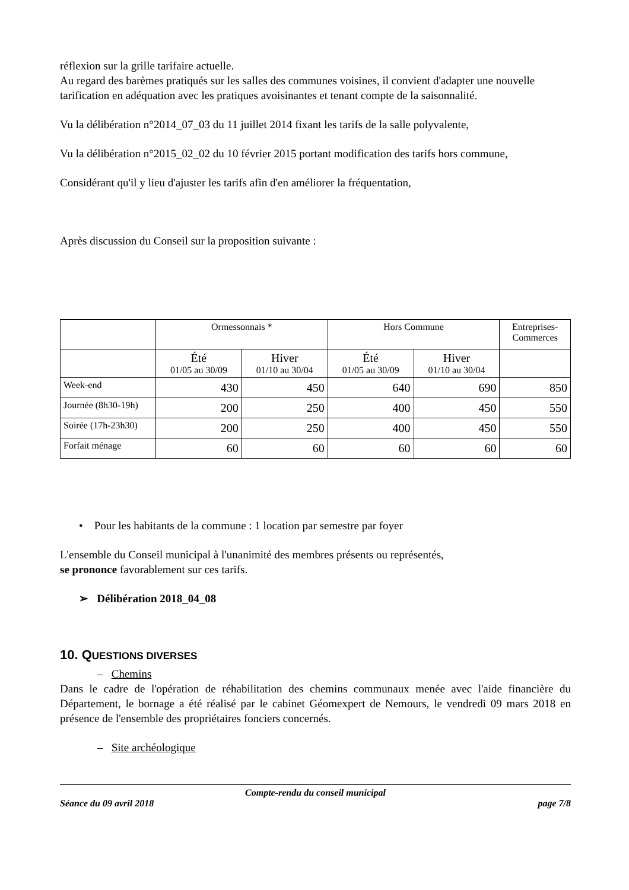réflexion sur la grille tarifaire actuelle.
Au regard des barèmes pratiqués sur les salles des communes voisines, il convient d'adapter une nouvelle tarification en adéquation avec les pratiques avoisinantes et tenant compte de la saisonnalité.
Vu la délibération n°2014_07_03 du 11 juillet 2014 fixant les tarifs de la salle polyvalente,
Vu la délibération n°2015_02_02 du 10 février 2015 portant modification des tarifs hors commune,
Considérant qu'il y lieu d'ajuster les tarifs afin d'en améliorer la fréquentation,
Après discussion du Conseil sur la proposition suivante :
| | Ormessonnais * | | Hors Commune | | Entreprises- Commerces |
| --- | --- | --- | --- | --- | --- |
| | Été 01/05 au 30/09 | Hiver 01/10 au 30/04 | Été 01/05 au 30/09 | Hiver 01/10 au 30/04 | |
| Week-end | 430 | 450 | 640 | 690 | 850 |
| Journée (8h30-19h) | 200 | 250 | 400 | 450 | 550 |
| Soirée (17h-23h30) | 200 | 250 | 400 | 450 | 550 |
| Forfait ménage | 60 | 60 | 60 | 60 | 60 |
• Pour les habitants de la commune : 1 location par semestre par foyer
L'ensemble du Conseil municipal à l'unanimité des membres présents ou représentés,
se prononce favorablement sur ces tarifs.
➢ Délibération 2018_04_08
10. QUESTIONS DIVERSES
– Chemins
Dans le cadre de l'opération de réhabilitation des chemins communaux menée avec l'aide financière du Département, le bornage a été réalisé par le cabinet Géomexpert de Nemours, le vendredi 09 mars 2018 en présence de l'ensemble des propriétaires fonciers concernés.
– Site archéologique
Compte-rendu du conseil municipal
Séance du 09 avril 2018 page 7/8